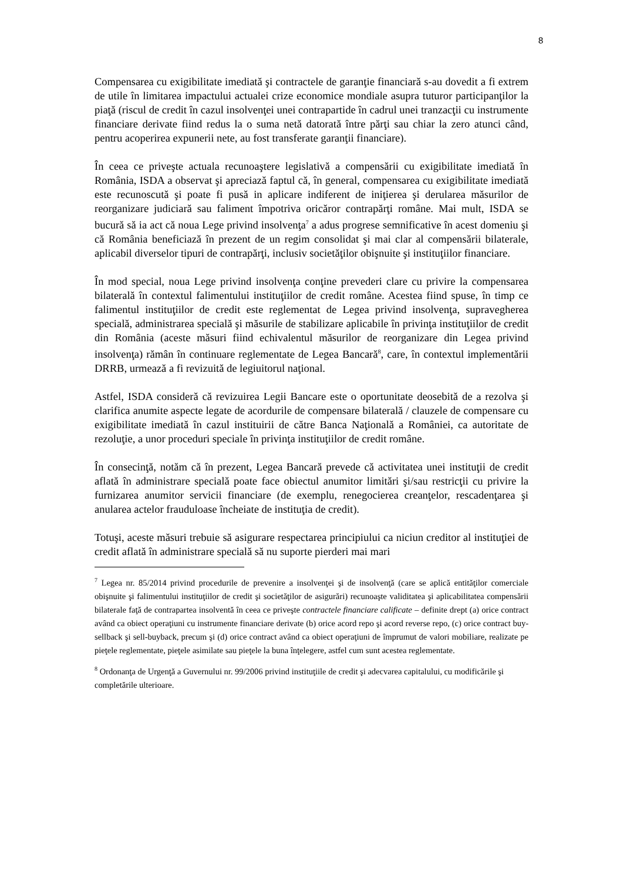8
Compensarea cu exigibilitate imediată şi contractele de garanţie financiară s-au dovedit a fi extrem de utile în limitarea impactului actualei crize economice mondiale asupra tuturor participanţilor la piaţă (riscul de credit în cazul insolvenţei unei contrapartide în cadrul unei tranzacţii cu instrumente financiare derivate fiind redus la o suma netă datorată între părţi sau chiar la zero atunci când, pentru acoperirea expunerii nete, au fost transferate garanţii financiare).
În ceea ce priveşte actuala recunoaştere legislativă a compensării cu exigibilitate imediată în România, ISDA a observat şi apreciază faptul că, în general, compensarea cu exigibilitate imediată este recunoscută şi poate fi pusă in aplicare indiferent de iniţierea şi derularea măsurilor de reorganizare judiciară sau faliment împotriva oricăror contrapărţi române. Mai mult, ISDA se bucură să ia act că noua Lege privind insolvenţa<sup>7</sup> a adus progrese semnificative în acest domeniu şi că România beneficiază în prezent de un regim consolidat şi mai clar al compensării bilaterale, aplicabil diverselor tipuri de contrapărţi, inclusiv societăţilor obişnuite şi instituţiilor financiare.
În mod special, noua Lege privind insolvenţa conţine prevederi clare cu privire la compensarea bilaterală în contextul falimentului instituţiilor de credit române. Acestea fiind spuse, în timp ce falimentul instituţiilor de credit este reglementat de Legea privind insolvenţa, supravegherea specială, administrarea specială şi măsurile de stabilizare aplicabile în privinţa instituţiilor de credit din România (aceste măsuri fiind echivalentul măsurilor de reorganizare din Legea privind insolvenţa) rămân în continuare reglementate de Legea Bancară<sup>8</sup>, care, în contextul implementării DRRB, urmează a fi revizuită de legiuitorul naţional.
Astfel, ISDA consideră că revizuirea Legii Bancare este o oportunitate deosebită de a rezolva şi clarifica anumite aspecte legate de acordurile de compensare bilaterală / clauzele de compensare cu exigibilitate imediată în cazul instituirii de către Banca Naţională a României, ca autoritate de rezoluţie, a unor proceduri speciale în privinţa instituţiilor de credit române.
În consecinţă, notăm că în prezent, Legea Bancară prevede că activitatea unei instituţii de credit aflată în administrare specială poate face obiectul anumitor limitări şi/sau restricţii cu privire la furnizarea anumitor servicii financiare (de exemplu, renegocierea creanţelor, rescadenţarea şi anularea actelor frauduloase încheiate de instituţia de credit).
Totuşi, aceste măsuri trebuie să asigurare respectarea principiului ca niciun creditor al instituţiei de credit aflată în administrare specială să nu suporte pierderi mai mari
<sup>7</sup> Legea nr. 85/2014 privind procedurile de prevenire a insolvenţei şi de insolvenţă (care se aplică entităţilor comerciale obişnuite şi falimentului instituţiilor de credit şi societăţilor de asigurări) recunoaşte validitatea şi aplicabilitatea compensării bilaterale faţă de contrapartea insolventă în ceea ce priveşte contractele financiare calificate – definite drept (a) orice contract având ca obiect operaţiuni cu instrumente financiare derivate (b) orice acord repo şi acord reverse repo, (c) orice contract buy-sellback şi sell-buyback, precum şi (d) orice contract având ca obiect operaţiuni de împrumut de valori mobiliare, realizate pe pieţele reglementate, pieţele asimilate sau pieţele la buna înţelegere, astfel cum sunt acestea reglementate.
<sup>8</sup> Ordonanţa de Urgenţă a Guvernului nr. 99/2006 privind instituţiile de credit şi adecvarea capitalului, cu modificările şi completările ulterioare.